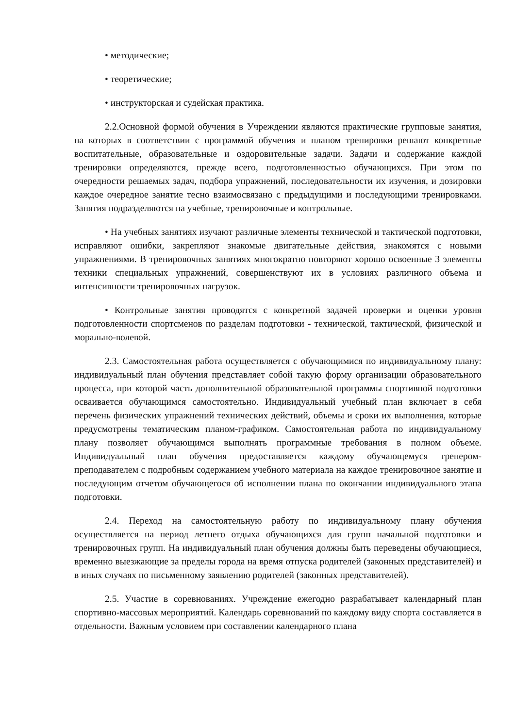• методические;
• теоретические;
• инструкторская и судейская практика.
2.2.Основной формой обучения в Учреждении являются практические групповые занятия, на которых в соответствии с программой обучения и планом тренировки решают конкретные воспитательные, образовательные и оздоровительные задачи. Задачи и содержание каждой тренировки определяются, прежде всего, подготовленностью обучающихся. При этом по очередности решаемых задач, подбора упражнений, последовательности их изучения, и дозировки каждое очередное занятие тесно взаимосвязано с предыдущими и последующими тренировками. Занятия подразделяются на учебные, тренировочные и контрольные.
• На учебных занятиях изучают различные элементы технической и тактической подготовки, исправляют ошибки, закрепляют знакомые двигательные действия, знакомятся с новыми упражнениями. В тренировочных занятиях многократно повторяют хорошо освоенные 3 элементы техники специальных упражнений, совершенствуют их в условиях различного объема и интенсивности тренировочных нагрузок.
• Контрольные занятия проводятся с конкретной задачей проверки и оценки уровня подготовленности спортсменов по разделам подготовки - технической, тактической, физической и морально-волевой.
2.3. Самостоятельная работа осуществляется с обучающимися по индивидуальному плану: индивидуальный план обучения представляет собой такую форму организации образовательного процесса, при которой часть дополнительной образовательной программы спортивной подготовки осваивается обучающимся самостоятельно. Индивидуальный учебный план включает в себя перечень физических упражнений технических действий, объемы и сроки их выполнения, которые предусмотрены тематическим планом-графиком. Самостоятельная работа по индивидуальному плану позволяет обучающимся выполнять программные требования в полном объеме. Индивидуальный план обучения предоставляется каждому обучающемуся тренером-преподавателем с подробным содержанием учебного материала на каждое тренировочное занятие и последующим отчетом обучающегося об исполнении плана по окончании индивидуального этапа подготовки.
2.4. Переход на самостоятельную работу по индивидуальному плану обучения осуществляется на период летнего отдыха обучающихся для групп начальной подготовки и тренировочных групп. На индивидуальный план обучения должны быть переведены обучающиеся, временно выезжающие за пределы города на время отпуска родителей (законных представителей) и в иных случаях по письменному заявлению родителей (законных представителей).
2.5. Участие в соревнованиях. Учреждение ежегодно разрабатывает календарный план спортивно-массовых мероприятий. Календарь соревнований по каждому виду спорта составляется в отдельности. Важным условием при составлении календарного плана